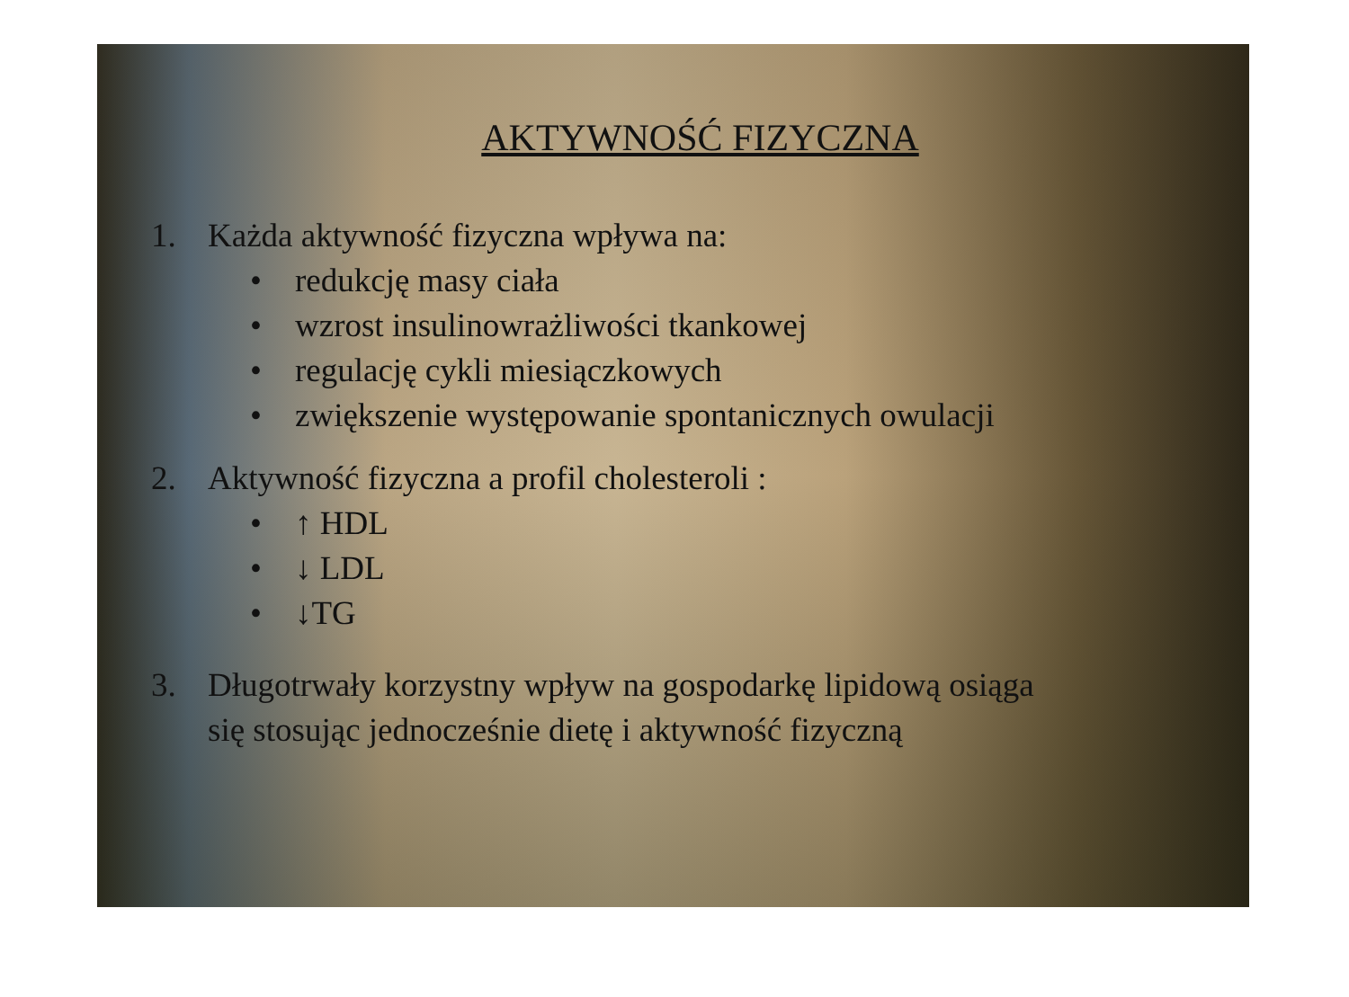AKTYWNOŚĆ FIZYCZNA
1. Każda aktywność fizyczna wpływa na:
• redukcję masy ciała
• wzrost insulinowrażliwości tkankowej
• regulację cykli miesiączkowych
• zwiększenie występowanie spontanicznych owulacji
2. Aktywność fizyczna a profil cholesteroli :
• ↑ HDL
• ↓ LDL
• ↓TG
3. Długotrwały korzystny wpływ na gospodarkę lipidową osiąga
się stosując jednocześnie dietę i aktywność fizyczną